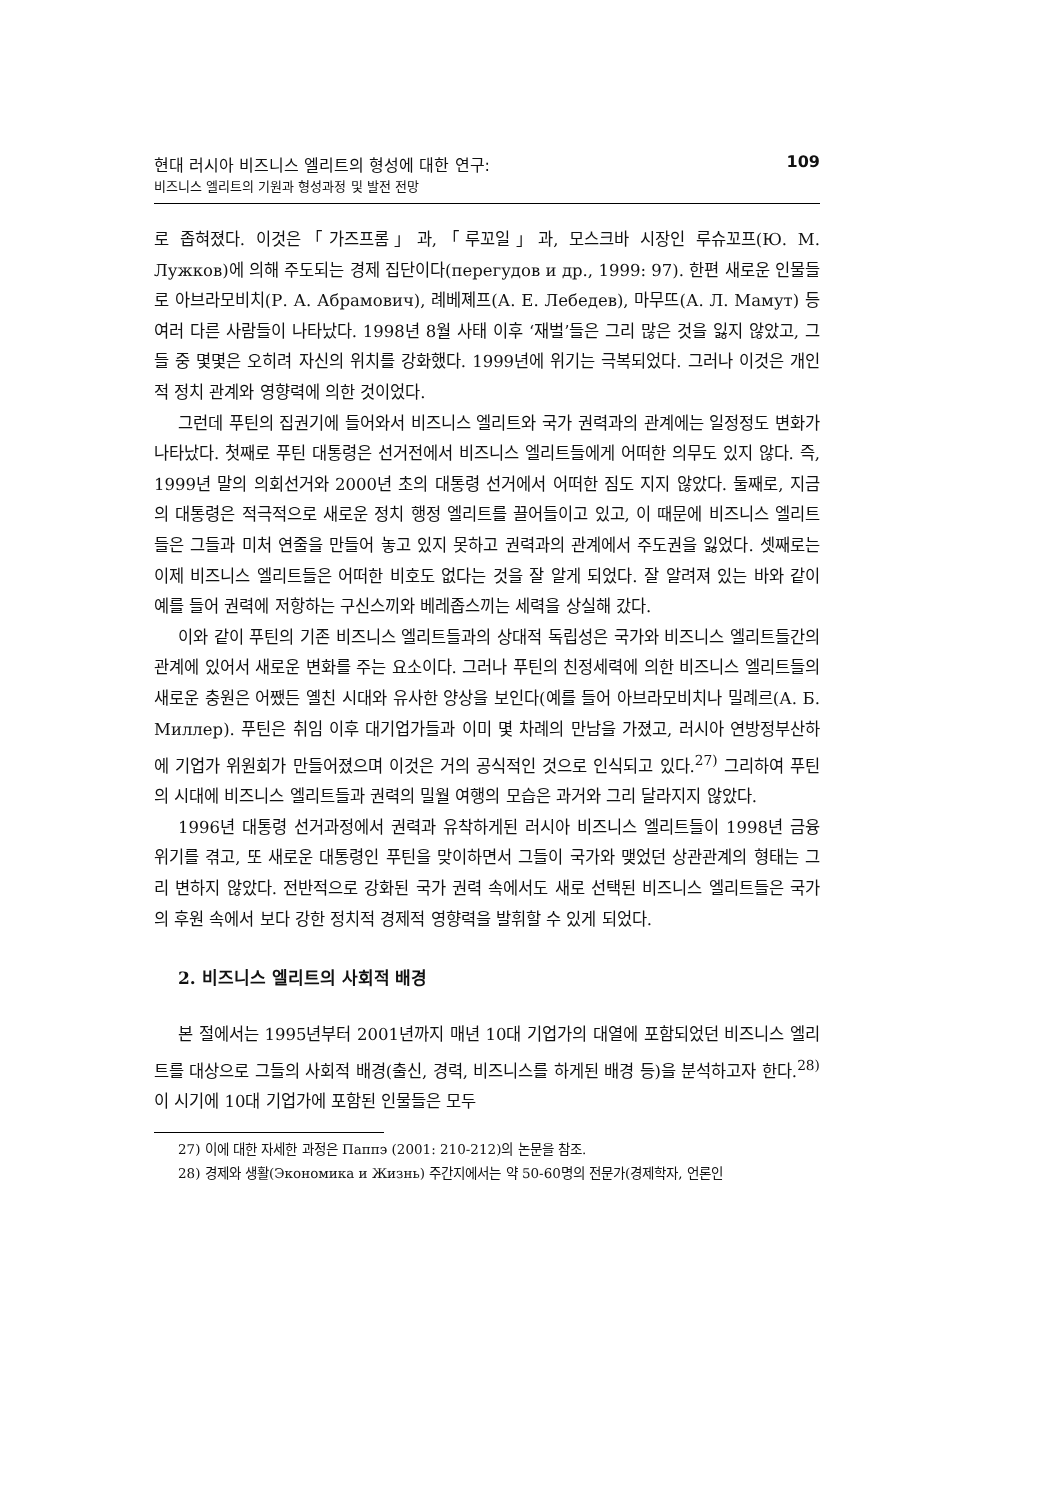현대 러시아 비즈니스 엘리트의 형성에 대한 연구:
비즈니스 엘리트의 기원과 형성과정 및 발전 전망
109
로 좁혀졌다. 이것은「가즈프롬」과,「루꼬일」과, 모스크바 시장인 루슈꼬프(Ю. М. Лужков)에 의해 주도되는 경제 집단이다(перегудов и др., 1999: 97). 한편 새로운 인물들로 아브라모비치(Р. А. Абрамович), 례베졔프(А. Е. Лебедев), 마무뜨(А. Л. Мамут) 등 여러 다른 사람들이 나타났다. 1998년 8월 사태 이후 ‘재벌’들은 그리 많은 것을 잃지 않았고, 그들 중 몇몇은 오히려 자신의 위치를 강화했다. 1999년에 위기는 극복되었다. 그러나 이것은 개인적 정치 관계와 영향력에 의한 것이었다.
그런데 푸틴의 집권기에 들어와서 비즈니스 엘리트와 국가 권력과의 관계에는 일정정도 변화가 나타났다. 첫째로 푸틴 대통령은 선거전에서 비즈니스 엘리트들에게 어떠한 의무도 있지 않다. 즉, 1999년 말의 의회선거와 2000년 초의 대통령 선거에서 어떠한 짐도 지지 않았다. 둘째로, 지금의 대통령은 적극적으로 새로운 정치 행정 엘리트를 끌어들이고 있고, 이 때문에 비즈니스 엘리트들은 그들과 미처 연줄을 만들어 놓고 있지 못하고 권력과의 관계에서 주도권을 잃었다. 셋째로는 이제 비즈니스 엘리트들은 어떠한 비호도 없다는 것을 잘 알게 되었다. 잘 알려져 있는 바와 같이 예를 들어 권력에 저항하는 구신스끼와 베레좁스끼는 세력을 상실해 갔다.
이와 같이 푸틴의 기존 비즈니스 엘리트들과의 상대적 독립성은 국가와 비즈니스 엘리트들간의 관계에 있어서 새로운 변화를 주는 요소이다. 그러나 푸틴의 친정세력에 의한 비즈니스 엘리트들의 새로운 충원은 어쨌든 옐친 시대와 유사한 양상을 보인다(예를 들어 아브라모비치나 밀례르(А. Б. Миллер). 푸틴은 취임 이후 대기업가들과 이미 몇 차례의 만남을 가졌고, 러시아 연방정부산하에 기업가 위원회가 만들어졌으며 이것은 거의 공식적인 것으로 인식되고 있다.<sup>27)</sup> 그리하여 푸틴의 시대에 비즈니스 엘리트들과 권력의 밀월 여행의 모습은 과거와 그리 달라지지 않았다.
1996년 대통령 선거과정에서 권력과 유착하게된 러시아 비즈니스 엘리트들이 1998년 금융 위기를 겪고, 또 새로운 대통령인 푸틴을 맞이하면서 그들이 국가와 맺었던 상관관계의 형태는 그리 변하지 않았다. 전반적으로 강화된 국가 권력 속에서도 새로 선택된 비즈니스 엘리트들은 국가의 후원 속에서 보다 강한 정치적 경제적 영향력을 발휘할 수 있게 되었다.
2. 비즈니스 엘리트의 사회적 배경
본 절에서는 1995년부터 2001년까지 매년 10대 기업가의 대열에 포함되었던 비즈니스 엘리트를 대상으로 그들의 사회적 배경(출신, 경력, 비즈니스를 하게된 배경 등)을 분석하고자 한다.<sup>28)</sup> 이 시기에 10대 기업가에 포함된 인물들은 모두
27) 이에 대한 자세한 과정은 Паппэ (2001: 210-212)의 논문을 참조.
28) 경제와 생활(Экономика и Жизнь) 주간지에서는 약 50-60명의 전문가(경제학자, 언론인